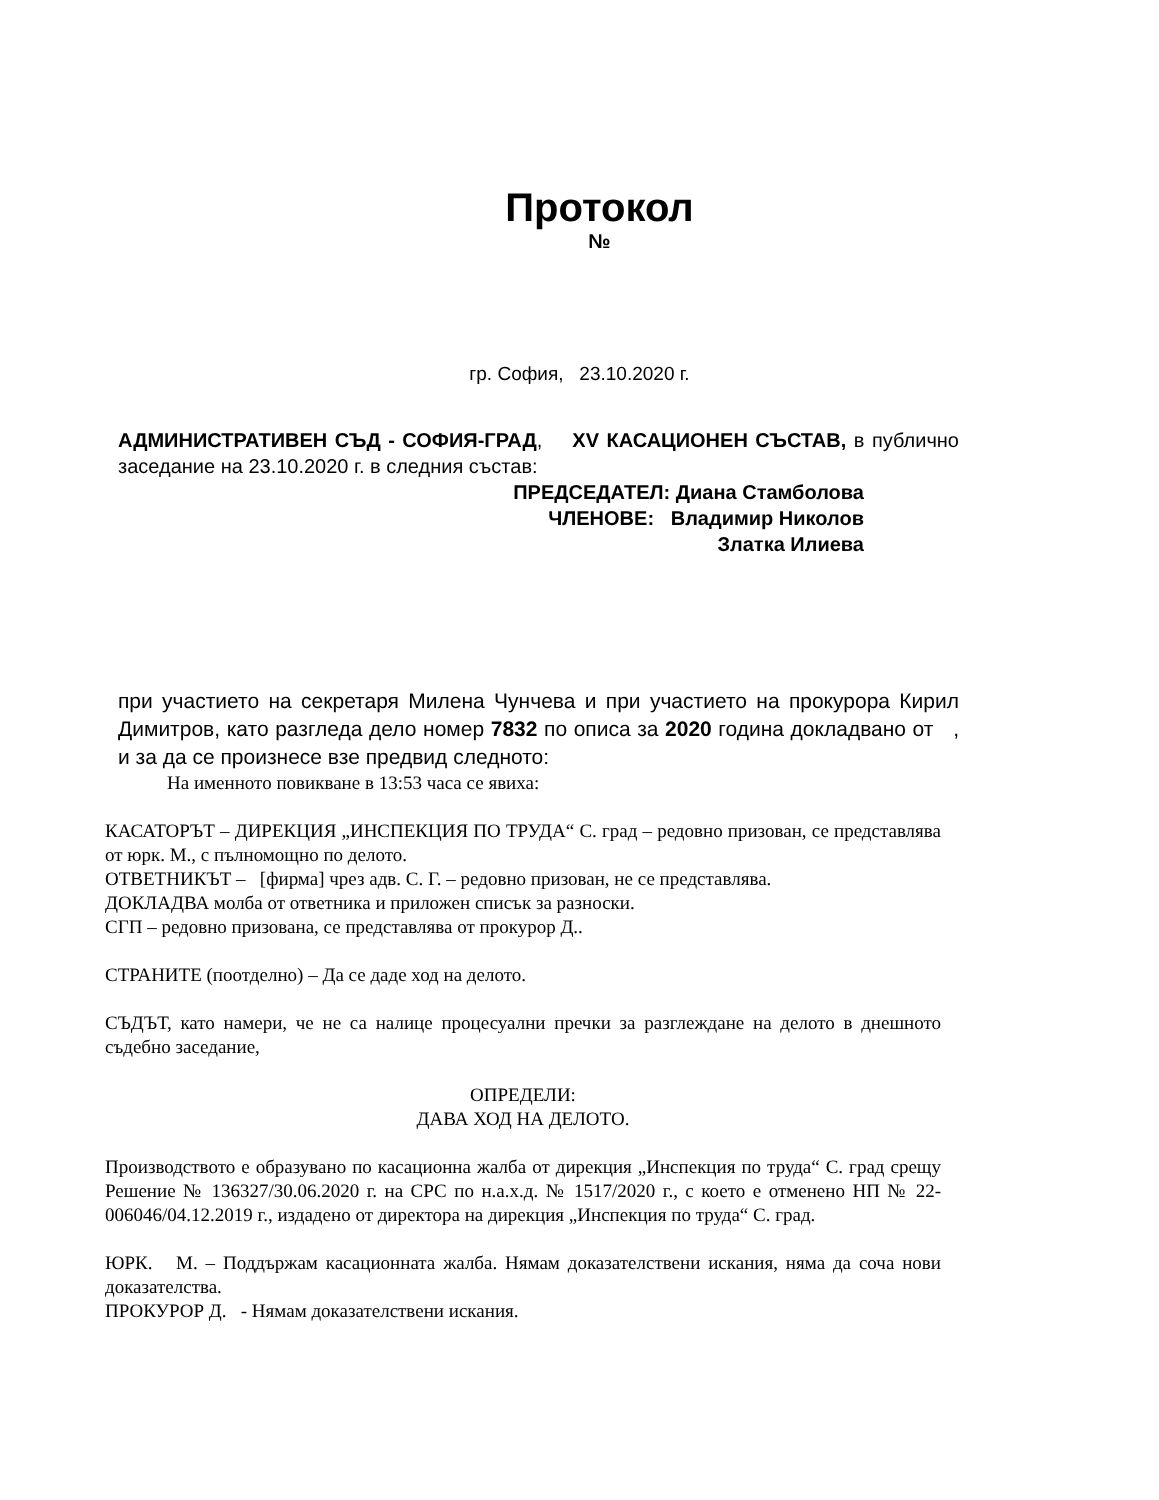Протокол
№
гр. София, 23.10.2020 г.
АДМИНИСТРАТИВЕН СЪД - СОФИЯ-ГРАД, XV КАСАЦИОНЕН СЪСТАВ, в публично заседание на 23.10.2020 г. в следния състав:
ПРЕДСЕДАТЕЛ: Диана Стамболова
ЧЛЕНОВЕ: Владимир Николов
Златка Илиева
при участието на секретаря Милена Чунчева и при участието на прокурора Кирил Димитров, като разгледа дело номер 7832 по описа за 2020 година докладвано от , и за да се произнесе взе предвид следното:
На именното повикване в 13:53 часа се явиха:
КАСАТОРЪТ – ДИРЕКЦИЯ „ИНСПЕКЦИЯ ПО ТРУДА“ С. град – редовно призован, се представлява от юрк. М., с пълномощно по делото.
ОТВЕТНИКЪТ – [фирма] чрез адв. С. Г. – редовно призован, не се представлява.
ДОКЛАДВА молба от ответника и приложен списък за разноски.
СГП – редовно призована, се представлява от прокурор Д..
СТРАНИТЕ (поотделно) – Да се даде ход на делото.
СЪДЪТ, като намери, че не са налице процесуални пречки за разглеждане на делото в днешното съдебно заседание,
ОПРЕДЕЛИ:
ДАВА ХОД НА ДЕЛОТО.
Производството е образувано по касационна жалба от дирекция „Инспекция по труда“ С. град срещу Решение № 136327/30.06.2020 г. на СРС по н.а.х.д. № 1517/2020 г., с което е отменено НП № 22-006046/04.12.2019 г., издадено от директора на дирекция „Инспекция по труда“ С. град.
ЮРК. М. – Поддържам касационната жалба. Нямам доказателствени искания, няма да соча нови доказателства.
ПРОКУРОР Д. - Нямам доказателствени искания.